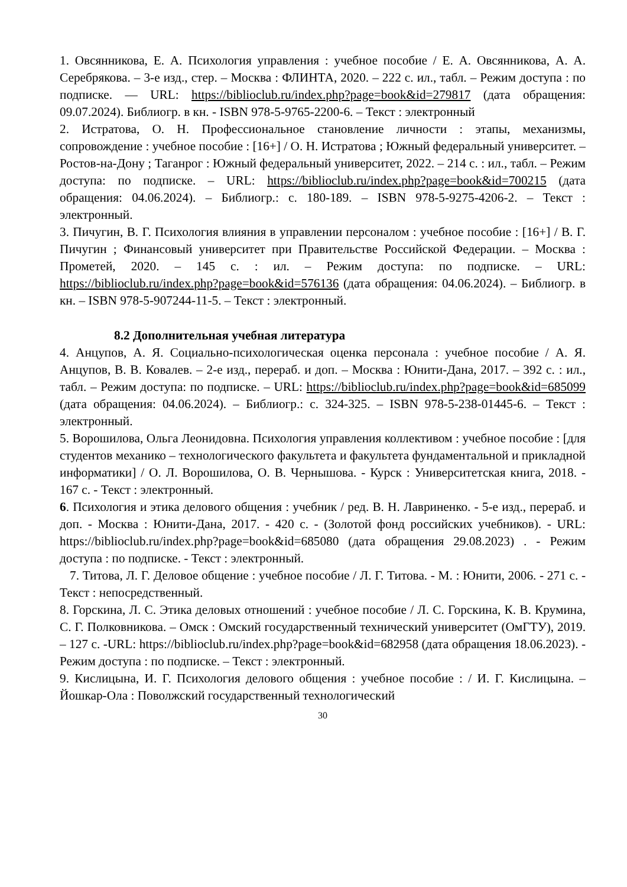1. Овсянникова, Е. А. Психология управления : учебное пособие / Е. А. Овсянникова, А. А. Серебрякова. – 3-е изд., стер. – Москва : ФЛИНТА, 2020. – 222 с. ил., табл. – Режим доступа : по подписке. — URL: https://biblioclub.ru/index.php?page=book&id=279817 (дата обращения: 09.07.2024). Библиогр. в кн. - ISBN 978-5-9765-2200-6. – Текст : электронный
2. Истратова, О. Н. Профессиональное становление личности : этапы, механизмы, сопровождение : учебное пособие : [16+] / О. Н. Истратова ; Южный федеральный университет. – Ростов-на-Дону ; Таганрог : Южный федеральный университет, 2022. – 214 с. : ил., табл. – Режим доступа: по подписке. – URL: https://biblioclub.ru/index.php?page=book&id=700215 (дата обращения: 04.06.2024). – Библиогр.: с. 180-189. – ISBN 978-5-9275-4206-2. – Текст : электронный.
3. Пичугин, В. Г. Психология влияния в управлении персоналом : учебное пособие : [16+] / В. Г. Пичугин ; Финансовый университет при Правительстве Российской Федерации. – Москва : Прометей, 2020. – 145 с. : ил. – Режим доступа: по подписке. – URL: https://biblioclub.ru/index.php?page=book&id=576136 (дата обращения: 04.06.2024). – Библиогр. в кн. – ISBN 978-5-907244-11-5. – Текст : электронный.
8.2 Дополнительная учебная литература
4. Анцупов, А. Я. Социально-психологическая оценка персонала : учебное пособие / А. Я. Анцупов, В. В. Ковалев. – 2-е изд., перераб. и доп. – Москва : Юнити-Дана, 2017. – 392 с. : ил., табл. – Режим доступа: по подписке. – URL: https://biblioclub.ru/index.php?page=book&id=685099 (дата обращения: 04.06.2024). – Библиогр.: с. 324-325. – ISBN 978-5-238-01445-6. – Текст : электронный.
5. Ворошилова, Ольга Леонидовна. Психология управления коллективом : учебное пособие : [для студентов механико – технологического факультета и факультета фундаментальной и прикладной информатики] / О. Л. Ворошилова, О. В. Чернышова. - Курск : Университетская книга, 2018. - 167 с. - Текст : электронный.
6. Психология и этика делового общения : учебник / ред. В. Н. Лавриненко. - 5-е изд., перераб. и доп. - Москва : Юнити-Дана, 2017. - 420 с. - (Золотой фонд российских учебников). - URL: https://biblioclub.ru/index.php?page=book&id=685080 (дата обращения 29.08.2023) . - Режим доступа : по подписке. - Текст : электронный.
7. Титова, Л. Г. Деловое общение : учебное пособие / Л. Г. Титова. - М. : Юнити, 2006. - 271 с. - Текст : непосредственный.
8. Горскина, Л. С. Этика деловых отношений : учебное пособие / Л. С. Горскина, К. В. Крумина, С. Г. Полковникова. – Омск : Омский государственный технический университет (ОмГТУ), 2019. – 127 с. -URL: https://biblioclub.ru/index.php?page=book&id=682958 (дата обращения 18.06.2023). - Режим доступа : по подписке. – Текст : электронный.
9. Кислицына, И. Г. Психология делового общения : учебное пособие : / И. Г. Кислицына. – Йошкар-Ола : Поволжский государственный технологический
30